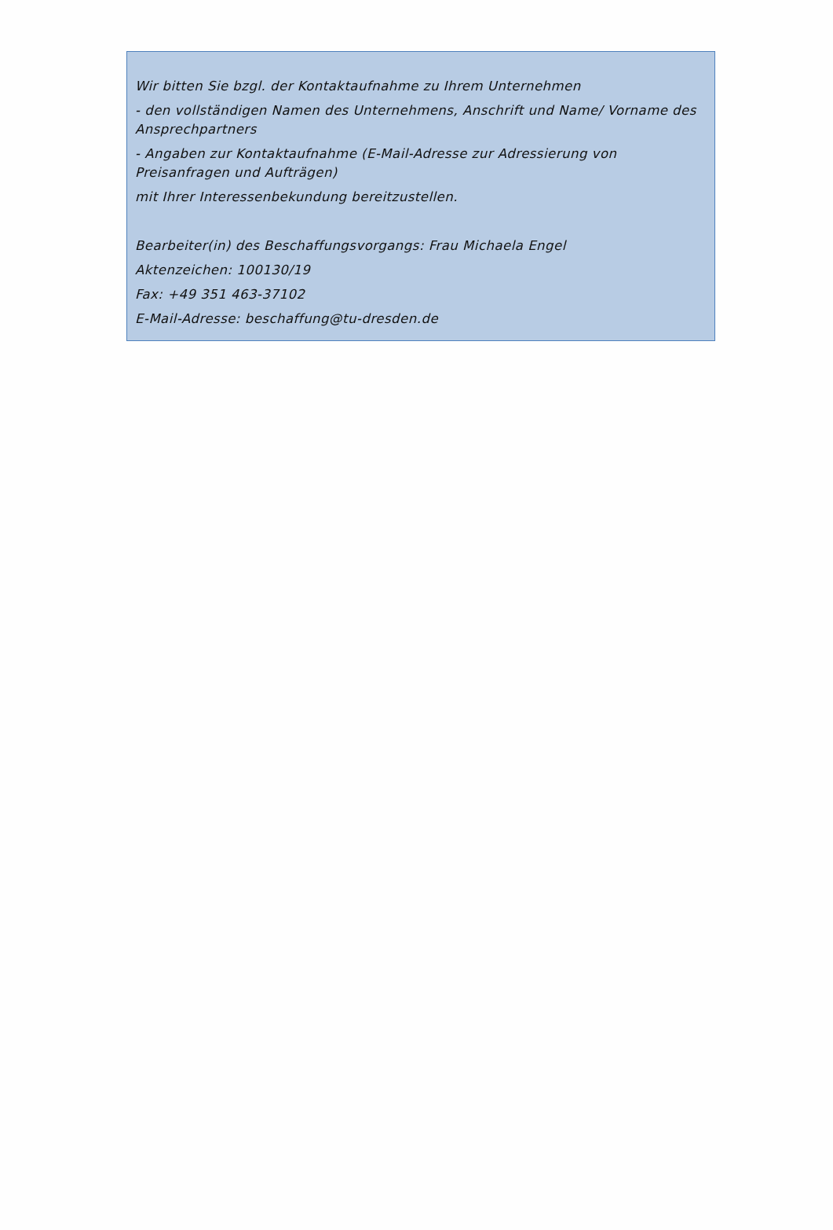Wir bitten Sie bzgl. der Kontaktaufnahme zu Ihrem Unternehmen
- den vollständigen Namen des Unternehmens, Anschrift und Name/ Vorname des Ansprechpartners
- Angaben zur Kontaktaufnahme (E-Mail-Adresse zur Adressierung von Preisanfragen und Aufträgen)
mit Ihrer Interessenbekundung bereitzustellen.
Bearbeiter(in) des Beschaffungsvorgangs: Frau Michaela Engel
Aktenzeichen: 100130/19
Fax: +49 351 463-37102
E-Mail-Adresse: beschaffung@tu-dresden.de